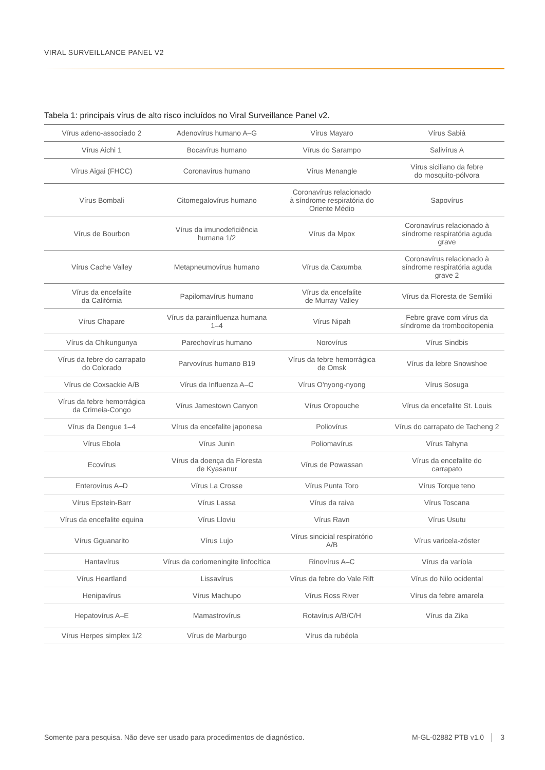VIRAL SURVEILLANCE PANEL V2
Tabela 1: principais vírus de alto risco incluídos no Viral Surveillance Panel v2.
| Vírus adeno-associado 2 | Adenovírus humano A–G | Vírus Mayaro | Vírus Sabiá |
| Vírus Aichi 1 | Bocavírus humano | Vírus do Sarampo | Salivírus A |
| Vírus Aigai (FHCC) | Coronavírus humano | Vírus Menangle | Vírus siciliano da febre do mosquito-pólvora |
| Vírus Bombali | Citomegalovírus humano | Coronavírus relacionado à síndrome respiratória do Oriente Médio | Sapovírus |
| Vírus de Bourbon | Vírus da imunodeficiência humana 1/2 | Vírus da Mpox | Coronavírus relacionado à síndrome respiratória aguda grave |
| Vírus Cache Valley | Metapneumovírus humano | Vírus da Caxumba | Coronavírus relacionado à síndrome respiratória aguda grave 2 |
| Vírus da encefalite da Califórnia | Papilomavírus humano | Vírus da encefalite de Murray Valley | Vírus da Floresta de Semliki |
| Vírus Chapare | Vírus da parainfluenza humana 1–4 | Vírus Nipah | Febre grave com vírus da síndrome da trombocitopenia |
| Vírus da Chikungunya | Parechovírus humano | Norovírus | Vírus Sindbis |
| Vírus da febre do carrapato do Colorado | Parvovírus humano B19 | Vírus da febre hemorrágica de Omsk | Vírus da lebre Snowshoe |
| Vírus de Coxsackie A/B | Vírus da Influenza A–C | Vírus O'nyong-nyong | Vírus Sosuga |
| Vírus da febre hemorrágica da Crimeia-Congo | Vírus Jamestown Canyon | Vírus Oropouche | Vírus da encefalite St. Louis |
| Vírus da Dengue 1–4 | Vírus da encefalite japonesa | Poliovírus | Vírus do carrapato de Tacheng 2 |
| Vírus Ebola | Vírus Junin | Poliomavírus | Vírus Tahyna |
| Ecovírus | Vírus da doença da Floresta de Kyasanur | Vírus de Powassan | Vírus da encefalite do carrapato |
| Enterovírus A–D | Vírus La Crosse | Vírus Punta Toro | Vírus Torque teno |
| Vírus Epstein-Barr | Vírus Lassa | Vírus da raiva | Vírus Toscana |
| Vírus da encefalite equina | Vírus Lloviu | Vírus Ravn | Vírus Usutu |
| Vírus Gguanarito | Vírus Lujo | Vírus sincicial respiratório A/B | Vírus varicela-zóster |
| Hantavírus | Vírus da coriomeningite linfocítica | Rinovírus A–C | Vírus da varíola |
| Vírus Heartland | Lissavírus | Vírus da febre do Vale Rift | Vírus do Nilo ocidental |
| Henipavírus | Vírus Machupo | Vírus Ross River | Vírus da febre amarela |
| Hepatovírus A–E | Mamastrovírus | Rotavírus A/B/C/H | Vírus da Zika |
| Vírus Herpes simplex 1/2 | Vírus de Marburgo | Vírus da rubéola | |
Somente para pesquisa. Não deve ser usado para procedimentos de diagnóstico. M-GL-02882 PTB v1.0 │ 3